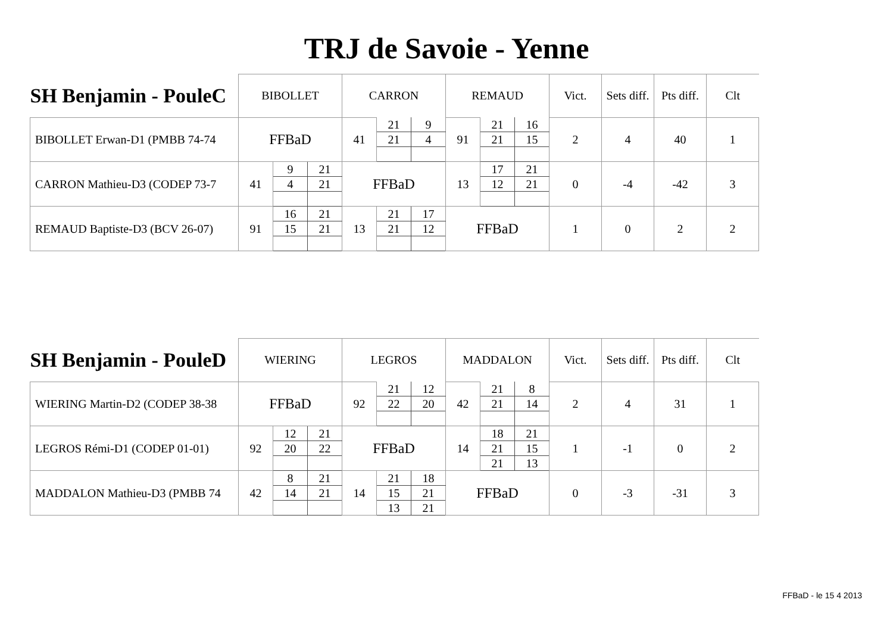TRJ de Savoie - Yenne
| SH Benjamin - PouleC | BIBOLLET | | | CARRON | | | REMAUD | | | Vict. | Sets diff. | Pts diff. | Clt |
| --- | --- | --- | --- | --- | --- | --- | --- | --- | --- | --- | --- | --- | --- |
| BIBOLLET Erwan-D1 (PMBB 74-74 | FFBaD | | | 41 | 21 | 9 | 91 | 21 | 16 | 2 | 4 | 40 | 1 |
| | | | | | 21 | 4 | | 21 | 15 | | | | |
| CARRON Mathieu-D3 (CODEP 73-7 | 41 | 9 | 21 | FFBaD | | | 13 | 17 | 21 | 0 | -4 | -42 | 3 |
| | | 4 | 21 | | | | | 12 | 21 | | | | |
| REMAUD Baptiste-D3 (BCV 26-07) | 91 | 16 | 21 | 13 | 21 | 17 | FFBaD | | | 1 | 0 | 2 | 2 |
| | | 15 | 21 | | 21 | 12 | | | | | | | |
| SH Benjamin - PouleD | WIERING | | | LEGROS | | | MADDALON | | | Vict. | Sets diff. | Pts diff. | Clt |
| --- | --- | --- | --- | --- | --- | --- | --- | --- | --- | --- | --- | --- | --- |
| WIERING Martin-D2 (CODEP 38-38 | FFBaD | | | 92 | 21 | 12 | 42 | 21 | 8 | 2 | 4 | 31 | 1 |
| | | | | | 22 | 20 | | 21 | 14 | | | | |
| LEGROS Rémi-D1 (CODEP 01-01) | 92 | 12 | 21 | FFBaD | | | 14 | 18 | 21 | 1 | -1 | 0 | 2 |
| | | 20 | 22 | | | | | 21 | 15 | | | | |
| | | | | | | | | 21 | 13 | | | | |
| MADDALON Mathieu-D3 (PMBB 74 | 42 | 8 | 21 | 14 | 21 | 18 | FFBaD | | | 0 | -3 | -31 | 3 |
| | | 14 | 21 | | 15 | 21 | | | | | | | |
| | | | | | 13 | 21 | | | | | | | |
FFBaD - le 15 4 2013